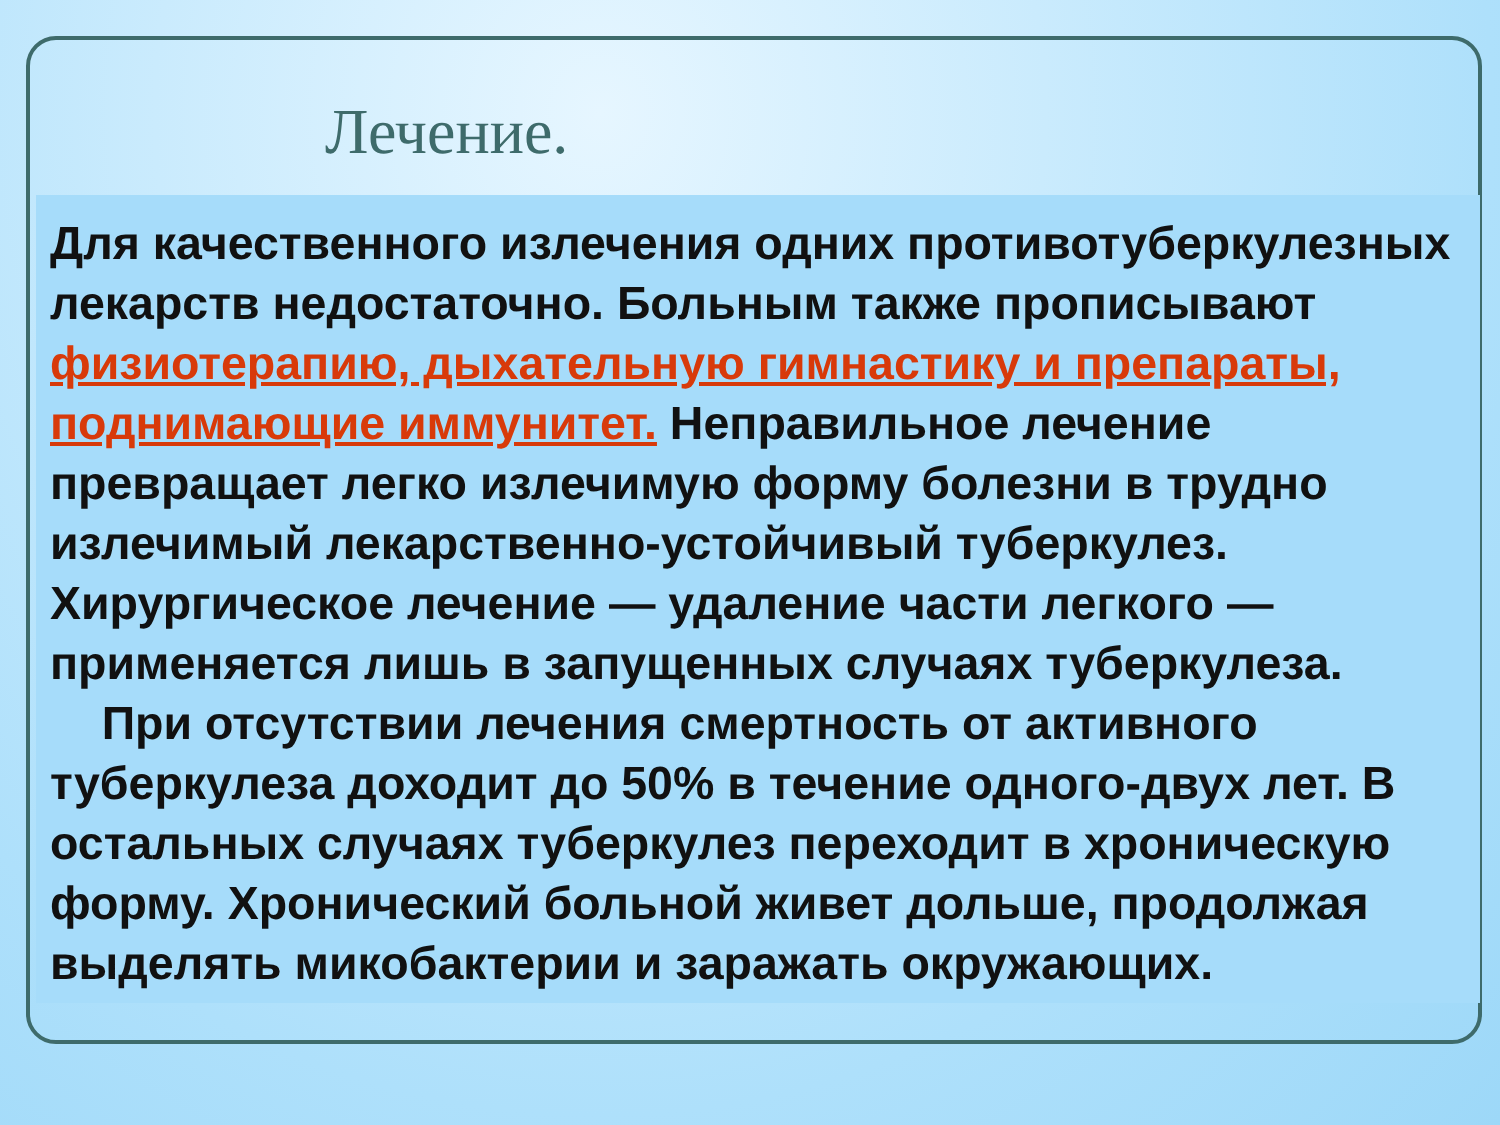Лечение.
Для качественного излечения одних противотуберкулезных лекарств недостаточно. Больным также прописывают физиотерапию, дыхательную гимнастику и препараты, поднимающие иммунитет. Неправильное лечение превращает легко излечимую форму болезни в трудно излечимый лекарственно-устойчивый туберкулез. Хирургическое лечение — удаление части легкого — применяется лишь в запущенных случаях туберкулеза.
При отсутствии лечения смертность от активного туберкулеза доходит до 50% в течение одного-двух лет. В остальных случаях туберкулез переходит в хроническую форму. Хронический больной живет дольше, продолжая выделять микобактерии и заражать окружающих.